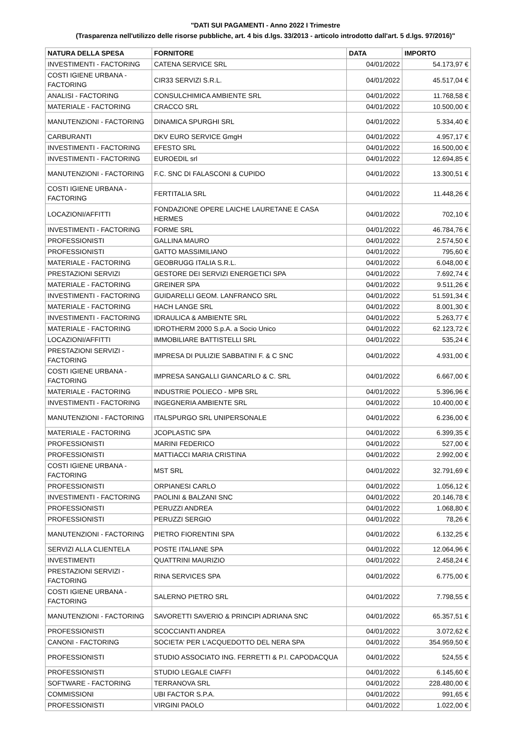"DATI SUI PAGAMENTI - Anno 2022 I Trimestre
(Trasparenza nell'utilizzo delle risorse pubbliche, art. 4 bis d.lgs. 33/2013 - articolo introdotto dall'art. 5 d.lgs. 97/2016)"
| NATURA DELLA SPESA | FORNITORE | DATA | IMPORTO |
| --- | --- | --- | --- |
| INVESTIMENTI - FACTORING | CATENA SERVICE SRL | 04/01/2022 | 54.173,97 € |
| COSTI IGIENE URBANA - FACTORING | CIR33 SERVIZI S.R.L. | 04/01/2022 | 45.517,04 € |
| ANALISI - FACTORING | CONSULCHIMICA AMBIENTE SRL | 04/01/2022 | 11.768,58 € |
| MATERIALE - FACTORING | CRACCO SRL | 04/01/2022 | 10.500,00 € |
| MANUTENZIONI - FACTORING | DINAMICA SPURGHI SRL | 04/01/2022 | 5.334,40 € |
| CARBURANTI | DKV EURO SERVICE GmgH | 04/01/2022 | 4.957,17 € |
| INVESTIMENTI - FACTORING | EFESTO SRL | 04/01/2022 | 16.500,00 € |
| INVESTIMENTI - FACTORING | EUROEDIL srl | 04/01/2022 | 12.694,85 € |
| MANUTENZIONI - FACTORING | F.C. SNC DI FALASCONI & CUPIDO | 04/01/2022 | 13.300,51 € |
| COSTI IGIENE URBANA - FACTORING | FERTITALIA SRL | 04/01/2022 | 11.448,26 € |
| LOCAZIONI/AFFITTI | FONDAZIONE OPERE LAICHE LAURETANE E CASA HERMES | 04/01/2022 | 702,10 € |
| INVESTIMENTI - FACTORING | FORME SRL | 04/01/2022 | 46.784,76 € |
| PROFESSIONISTI | GALLINA MAURO | 04/01/2022 | 2.574,50 € |
| PROFESSIONISTI | GATTO MASSIMILIANO | 04/01/2022 | 795,60 € |
| MATERIALE - FACTORING | GEOBRUGG ITALIA S.R.L. | 04/01/2022 | 6.048,00 € |
| PRESTAZIONI SERVIZI | GESTORE DEI SERVIZI ENERGETICI SPA | 04/01/2022 | 7.692,74 € |
| MATERIALE - FACTORING | GREINER SPA | 04/01/2022 | 9.511,26 € |
| INVESTIMENTI - FACTORING | GUIDARELLI GEOM. LANFRANCO SRL | 04/01/2022 | 51.591,34 € |
| MATERIALE - FACTORING | HACH LANGE SRL | 04/01/2022 | 8.001,30 € |
| INVESTIMENTI - FACTORING | IDRAULICA & AMBIENTE SRL | 04/01/2022 | 5.263,77 € |
| MATERIALE - FACTORING | IDROTHERM 2000 S.p.A. a Socio Unico | 04/01/2022 | 62.123,72 € |
| LOCAZIONI/AFFITTI | IMMOBILIARE BATTISTELLI SRL | 04/01/2022 | 535,24 € |
| PRESTAZIONI SERVIZI - FACTORING | IMPRESA DI PULIZIE SABBATINI F. & C SNC | 04/01/2022 | 4.931,00 € |
| COSTI IGIENE URBANA - FACTORING | IMPRESA SANGALLI GIANCARLO & C. SRL | 04/01/2022 | 6.667,00 € |
| MATERIALE - FACTORING | INDUSTRIE POLIECO - MPB SRL | 04/01/2022 | 5.396,96 € |
| INVESTIMENTI - FACTORING | INGEGNERIA AMBIENTE SRL | 04/01/2022 | 10.400,00 € |
| MANUTENZIONI - FACTORING | ITALSPURGO SRL UNIPERSONALE | 04/01/2022 | 6.236,00 € |
| MATERIALE - FACTORING | JCOPLASTIC SPA | 04/01/2022 | 6.399,35 € |
| PROFESSIONISTI | MARINI FEDERICO | 04/01/2022 | 527,00 € |
| PROFESSIONISTI | MATTIACCI MARIA CRISTINA | 04/01/2022 | 2.992,00 € |
| COSTI IGIENE URBANA - FACTORING | MST SRL | 04/01/2022 | 32.791,69 € |
| PROFESSIONISTI | ORPIANESI CARLO | 04/01/2022 | 1.056,12 € |
| INVESTIMENTI - FACTORING | PAOLINI & BALZANI SNC | 04/01/2022 | 20.146,78 € |
| PROFESSIONISTI | PERUZZI ANDREA | 04/01/2022 | 1.068,80 € |
| PROFESSIONISTI | PERUZZI SERGIO | 04/01/2022 | 78,26 € |
| MANUTENZIONI - FACTORING | PIETRO FIORENTINI SPA | 04/01/2022 | 6.132,25 € |
| SERVIZI ALLA CLIENTELA | POSTE ITALIANE SPA | 04/01/2022 | 12.064,96 € |
| INVESTIMENTI | QUATTRINI MAURIZIO | 04/01/2022 | 2.458,24 € |
| PRESTAZIONI SERVIZI - FACTORING | RINA SERVICES SPA | 04/01/2022 | 6.775,00 € |
| COSTI IGIENE URBANA - FACTORING | SALERNO PIETRO SRL | 04/01/2022 | 7.798,55 € |
| MANUTENZIONI - FACTORING | SAVORETTI SAVERIO & PRINCIPI ADRIANA SNC | 04/01/2022 | 65.357,51 € |
| PROFESSIONISTI | SCOCCIANTI ANDREA | 04/01/2022 | 3.072,62 € |
| CANONI - FACTORING | SOCIETA' PER L'ACQUEDOTTO DEL NERA SPA | 04/01/2022 | 354.959,50 € |
| PROFESSIONISTI | STUDIO ASSOCIATO ING. FERRETTI & P.I. CAPODACQUA | 04/01/2022 | 524,55 € |
| PROFESSIONISTI | STUDIO LEGALE CIAFFI | 04/01/2022 | 6.145,60 € |
| SOFTWARE - FACTORING | TERRANOVA SRL | 04/01/2022 | 228.480,00 € |
| COMMISSIONI | UBI FACTOR S.P.A. | 04/01/2022 | 991,65 € |
| PROFESSIONISTI | VIRGINI PAOLO | 04/01/2022 | 1.022,00 € |